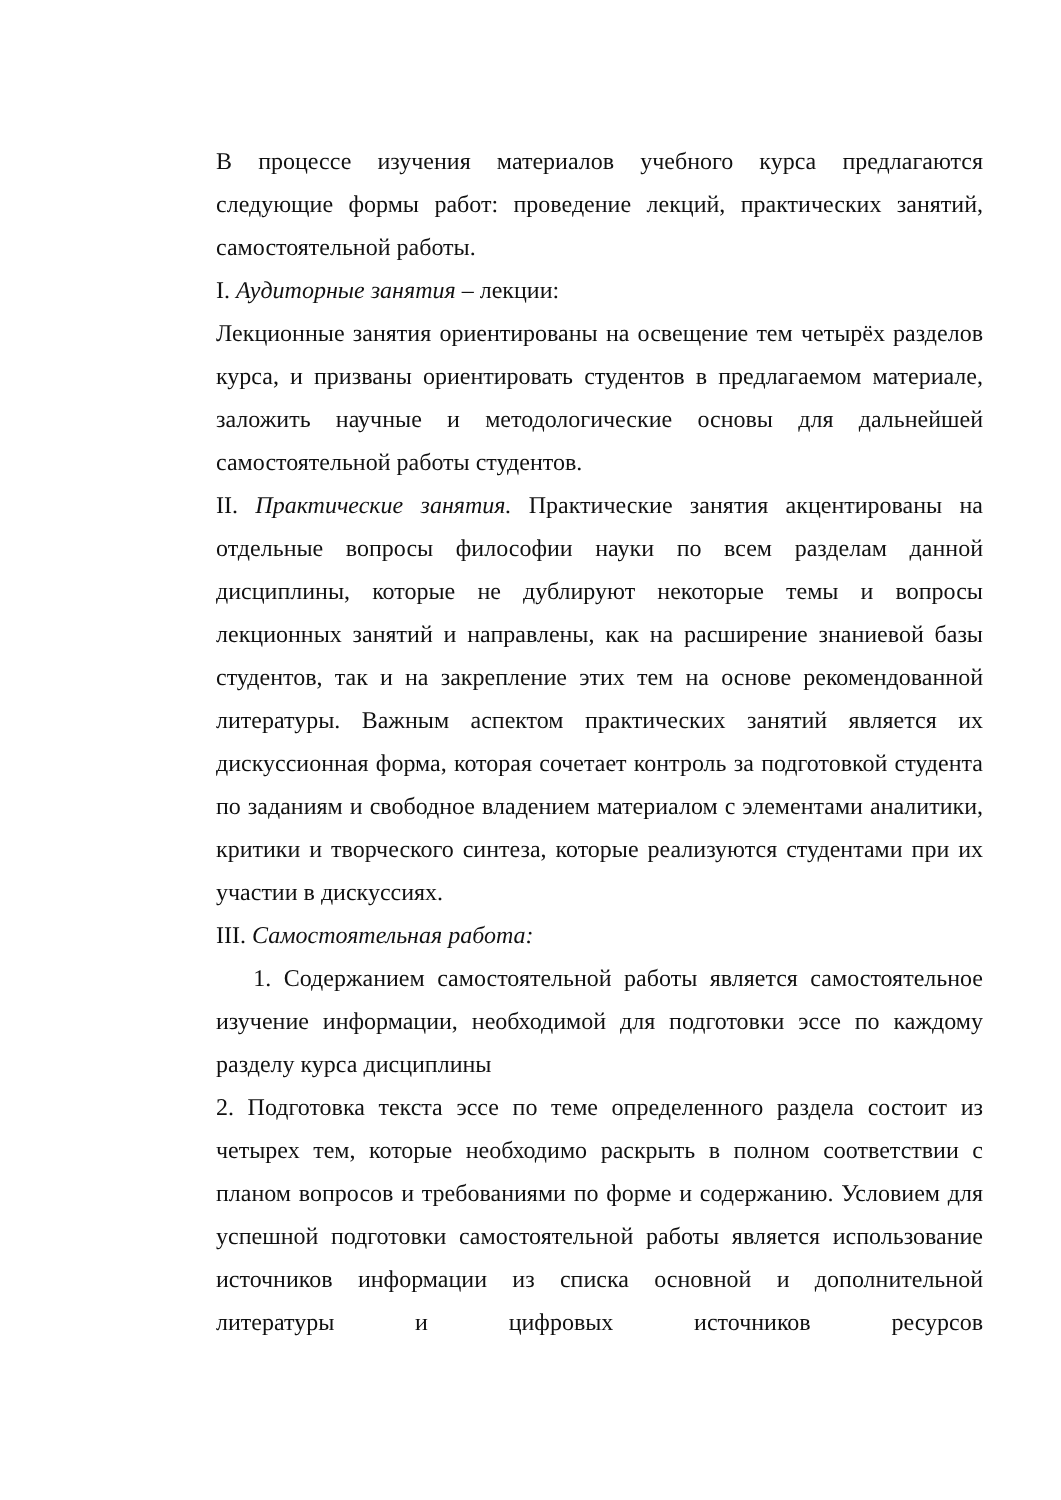В процессе изучения материалов учебного курса предлагаются следующие формы работ: проведение лекций, практических занятий, самостоятельной работы.
I. Аудиторные занятия – лекции:
Лекционные занятия ориентированы на освещение тем четырёх разделов курса, и призваны ориентировать студентов в предлагаемом материале, заложить научные и методологические основы для дальнейшей самостоятельной работы студентов.
II. Практические занятия. Практические занятия акцентированы на отдельные вопросы философии науки по всем разделам данной дисциплины, которые не дублируют некоторые темы и вопросы лекционных занятий и направлены, как на расширение знаниевой базы студентов, так и на закрепление этих тем на основе рекомендованной литературы. Важным аспектом практических занятий является их дискуссионная форма, которая сочетает контроль за подготовкой студента по заданиям и свободное владением материалом с элементами аналитики, критики и творческого синтеза, которые реализуются студентами при их участии в дискуссиях.
III. Самостоятельная работа:
1. Содержанием самостоятельной работы является самостоятельное изучение информации, необходимой для подготовки эссе по каждому разделу курса дисциплины
2. Подготовка текста эссе по теме определенного раздела состоит из четырех тем, которые необходимо раскрыть в полном соответствии с планом вопросов и требованиями по форме и содержанию. Условием для успешной подготовки самостоятельной работы является использование источников информации из списка основной и дополнительной литературы и цифровых источников ресурсов